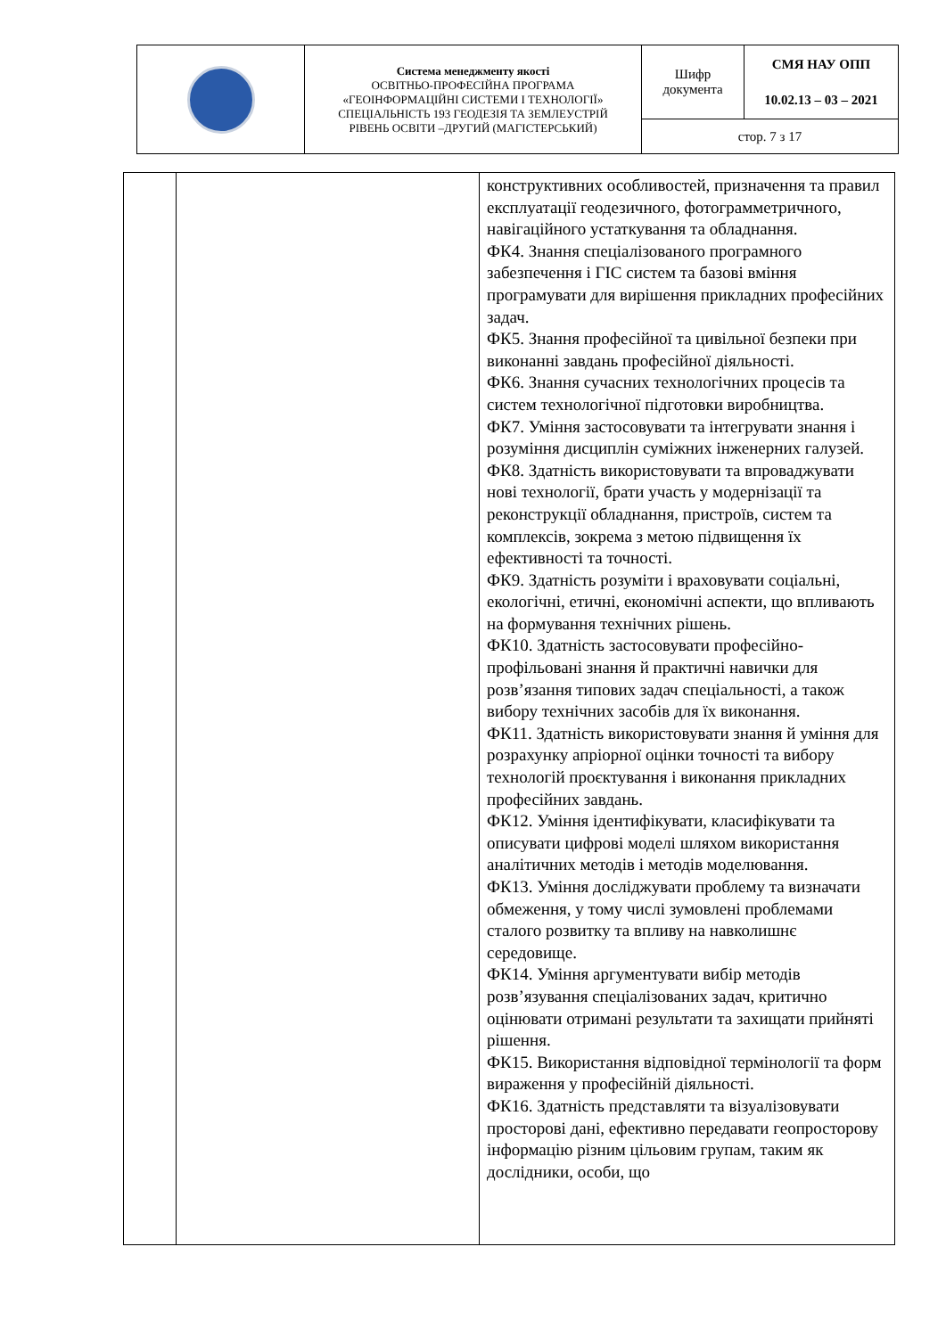| | Система менеджменту якості ОСВІТНЬО-ПРОФЕСІЙНА ПРОГРАМА «ГЕОІНФОРМАЦІЙНІ СИСТЕМИ І ТЕХНОЛОГІЇ» СПЕЦІАЛЬНІСТЬ 193 ГЕОДЕЗІЯ ТА ЗЕМЛЕУСТРІЙ РІВЕНЬ ОСВІТИ –ДРУГИЙ (МАГІСТЕРСЬКИЙ) | Шифр документа | СМЯ НАУ ОПП 10.02.13 – 03 – 2021 |
| | | стор. 7 з 17 | |
| | | конструктивних особливостей, призначення та правил експлуатації геодезичного, фотограмметричного, навігаційного устаткування та обладнання. ФК4. Знання спеціалізованого програмного забезпечення і ГІС систем та базові вміння програмувати для вирішення прикладних професійних задач. ФК5. Знання професійної та цивільної безпеки при виконанні завдань професійної діяльності. ФК6. Знання сучасних технологічних процесів та систем технологічної підготовки виробництва. ФК7. Уміння застосовувати та інтегрувати знання і розуміння дисциплін суміжних інженерних галузей. ФК8. Здатність використовувати та впроваджувати нові технології, брати участь у модернізації та реконструкції обладнання, пристроїв, систем та комплексів, зокрема з метою підвищення їх ефективності та точності. ФК9. Здатність розуміти і враховувати соціальні, екологічні, етичні, економічні аспекти, що впливають на формування технічних рішень. ФК10. Здатність застосовувати професійно-профільовані знання й практичні навички для розв’язання типових задач спеціальності, а також вибору технічних засобів для їх виконання. ФК11. Здатність використовувати знання й уміння для розрахунку апріорної оцінки точності та вибору технологій проєктування і виконання прикладних професійних завдань. ФК12. Уміння ідентифікувати, класифікувати та описувати цифрові моделі шляхом використання аналітичних методів і методів моделювання. ФК13. Уміння досліджувати проблему та визначати обмеження, у тому числі зумовлені проблемами сталого розвитку та впливу на навколишнє середовище. ФК14. Уміння аргументувати вибір методів розв’язування спеціалізованих задач, критично оцінювати отримані результати та захищати прийняті рішення. ФК15. Використання відповідної термінології та форм вираження у професійній діяльності. ФК16. Здатність представляти та візуалізовувати просторові дані, ефективно передавати геопросторову інформацію різним цільовим групам, таким як дослідники, особи, що |